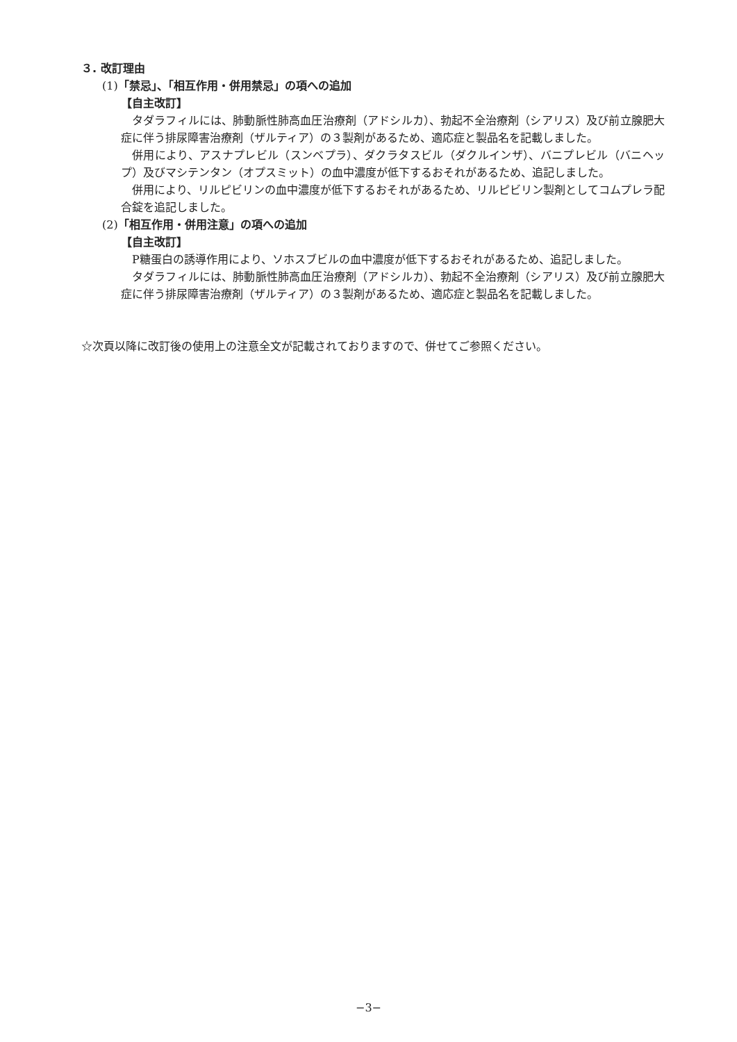３. 改訂理由
(1)「禁忌」、「相互作用・併用禁忌」の項への追加
【自主改訂】
タダラフィルには、肺動脈性肺高血圧治療剤（アドシルカ）、勃起不全治療剤（シアリス）及び前立腺肥大症に伴う排尿障害治療剤（ザルティア）の３製剤があるため、適応症と製品名を記載しました。
併用により、アスナプレビル（スンベプラ）、ダクラタスビル（ダクルインザ）、バニプレビル（バニヘップ）及びマシテンタン（オプスミット）の血中濃度が低下するおそれがあるため、追記しました。
併用により、リルピビリンの血中濃度が低下するおそれがあるため、リルピビリン製剤としてコムプレラ配合錠を追記しました。
(2)「相互作用・併用注意」の項への追加
【自主改訂】
P糖蛋白の誘導作用により、ソホスブビルの血中濃度が低下するおそれがあるため、追記しました。
タダラフィルには、肺動脈性肺高血圧治療剤（アドシルカ）、勃起不全治療剤（シアリス）及び前立腺肥大症に伴う排尿障害治療剤（ザルティア）の３製剤があるため、適応症と製品名を記載しました。
☆次頁以降に改訂後の使用上の注意全文が記載されておりますので、併せてご参照ください。
−3−